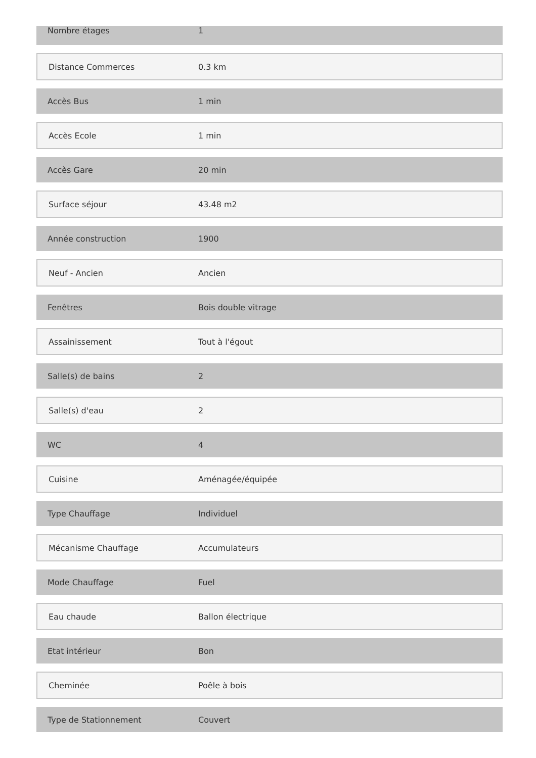| Nombre étages | 1 |
| Distance Commerces | 0.3 km |
| Accès Bus | 1 min |
| Accès Ecole | 1 min |
| Accès Gare | 20 min |
| Surface séjour | 43.48 m2 |
| Année construction | 1900 |
| Neuf - Ancien | Ancien |
| Fenêtres | Bois double vitrage |
| Assainissement | Tout à l'égout |
| Salle(s) de bains | 2 |
| Salle(s) d'eau | 2 |
| WC | 4 |
| Cuisine | Aménagée/équipée |
| Type Chauffage | Individuel |
| Mécanisme Chauffage | Accumulateurs |
| Mode Chauffage | Fuel |
| Eau chaude | Ballon électrique |
| Etat intérieur | Bon |
| Cheminée | Poêle à bois |
| Type de Stationnement | Couvert |